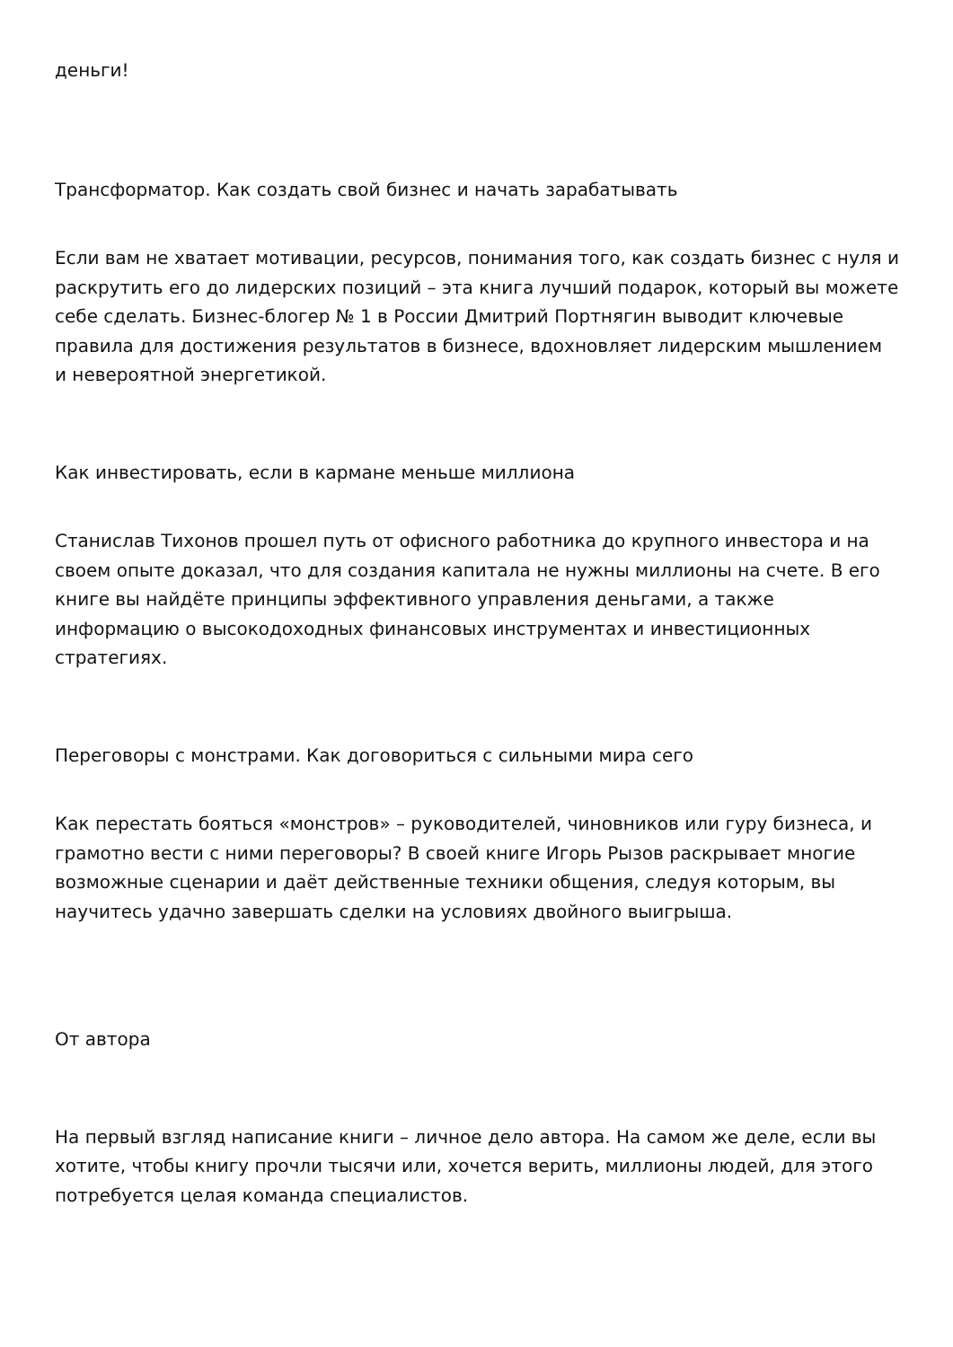деньги!
Трансформатор. Как создать свой бизнес и начать зарабатывать
Если вам не хватает мотивации, ресурсов, понимания того, как создать бизнес с нуля и раскрутить его до лидерских позиций – эта книга лучший подарок, который вы можете себе сделать. Бизнес-блогер № 1 в России Дмитрий Портнягин выводит ключевые правила для достижения результатов в бизнесе, вдохновляет лидерским мышлением и невероятной энергетикой.
Как инвестировать, если в кармане меньше миллиона
Станислав Тихонов прошел путь от офисного работника до крупного инвестора и на своем опыте доказал, что для создания капитала не нужны миллионы на счете. В его книге вы найдёте принципы эффективного управления деньгами, а также информацию о высокодоходных финансовых инструментах и инвестиционных стратегиях.
Переговоры с монстрами. Как договориться с сильными мира сего
Как перестать бояться «монстров» – руководителей, чиновников или гуру бизнеса, и грамотно вести с ними переговоры? В своей книге Игорь Рызов раскрывает многие возможные сценарии и даёт действенные техники общения, следуя которым, вы научитесь удачно завершать сделки на условиях двойного выигрыша.
От автора
На первый взгляд написание книги – личное дело автора. На самом же деле, если вы хотите, чтобы книгу прочли тысячи или, хочется верить, миллионы людей, для этого потребуется целая команда специалистов.